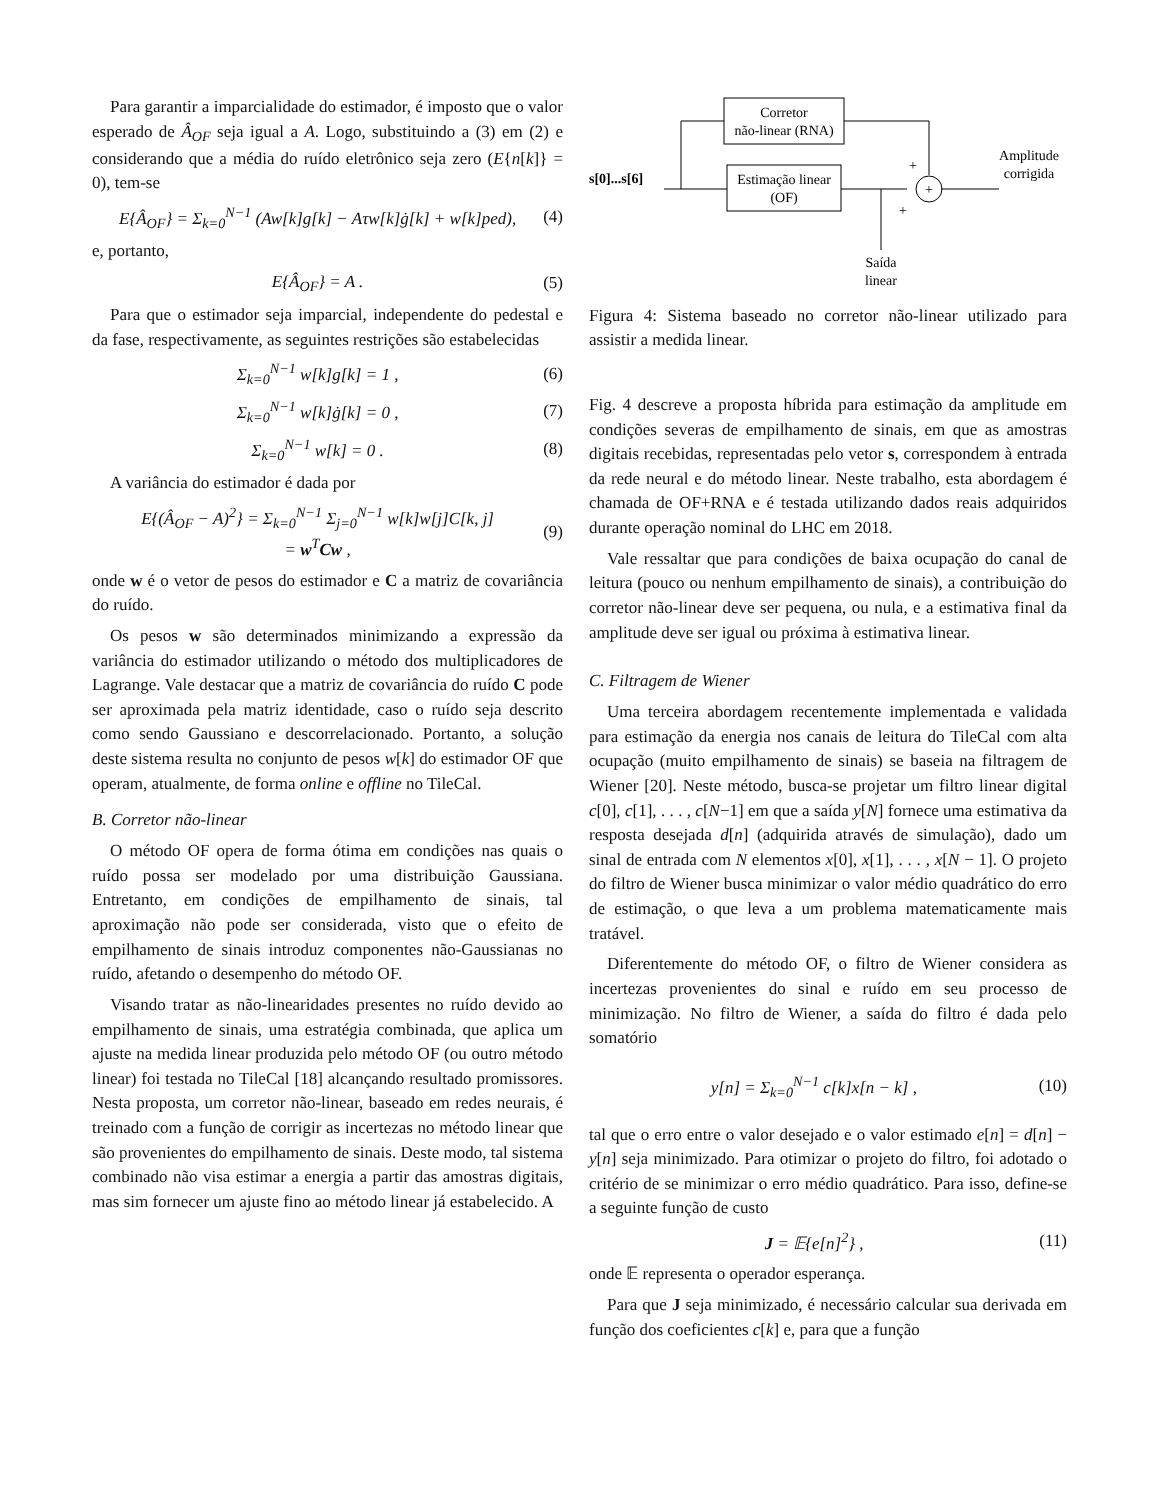Para garantir a imparcialidade do estimador, é imposto que o valor esperado de Â<sub>OF</sub> seja igual a A. Logo, substituindo a (3) em (2) e considerando que a média do ruído eletrônico seja zero (E{n[k]} = 0), tem-se
E{Â<sub>OF</sub>} = Σ<sub>k=0</sub><sup>N−1</sup> (Aw[k]g[k] − Aτw[k]ġ[k] + w[k]ped), (4)
e, portanto,
E{Â<sub>OF</sub>} = A . (5)
Para que o estimador seja imparcial, independente do pedestal e da fase, respectivamente, as seguintes restrições são estabelecidas
Σ<sub>k=0</sub><sup>N−1</sup> w[k]g[k] = 1 , (6)
Σ<sub>k=0</sub><sup>N−1</sup> w[k]ġ[k] = 0 , (7)
Σ<sub>k=0</sub><sup>N−1</sup> w[k] = 0 . (8)
A variância do estimador é dada por
E{(Â<sub>OF</sub> − A)<sup>2</sup>} = Σ<sub>k=0</sub><sup>N−1</sup> Σ<sub>j=0</sub><sup>N−1</sup> w[k]w[j]C[k, j]
= w<sup>T</sup>Cw , (9)
onde w é o vetor de pesos do estimador e C a matriz de covariância do ruído.
Os pesos w são determinados minimizando a expressão da variância do estimador utilizando o método dos multiplicadores de Lagrange. Vale destacar que a matriz de covariância do ruído C pode ser aproximada pela matriz identidade, caso o ruído seja descrito como sendo Gaussiano e descorrelacionado. Portanto, a solução deste sistema resulta no conjunto de pesos w[k] do estimador OF que operam, atualmente, de forma online e offline no TileCal.
B. Corretor não-linear
O método OF opera de forma ótima em condições nas quais o ruído possa ser modelado por uma distribuição Gaussiana. Entretanto, em condições de empilhamento de sinais, tal aproximação não pode ser considerada, visto que o efeito de empilhamento de sinais introduz componentes não-Gaussianas no ruído, afetando o desempenho do método OF.
Visando tratar as não-linearidades presentes no ruído devido ao empilhamento de sinais, uma estratégia combinada, que aplica um ajuste na medida linear produzida pelo método OF (ou outro método linear) foi testada no TileCal [18] alcançando resultado promissores. Nesta proposta, um corretor não-linear, baseado em redes neurais, é treinado com a função de corrigir as incertezas no método linear que são provenientes do empilhamento de sinais. Deste modo, tal sistema combinado não visa estimar a energia a partir das amostras digitais, mas sim fornecer um ajuste fino ao método linear já estabelecido. A
Corretor
não-linear (RNA)
Estimação linear
(OF)
s[0]...s[6]
+
+
+
Amplitude
corrigida
Saída
linear
Figura 4: Sistema baseado no corretor não-linear utilizado para assistir a medida linear.
Fig. 4 descreve a proposta híbrida para estimação da amplitude em condições severas de empilhamento de sinais, em que as amostras digitais recebidas, representadas pelo vetor s, correspondem à entrada da rede neural e do método linear. Neste trabalho, esta abordagem é chamada de OF+RNA e é testada utilizando dados reais adquiridos durante operação nominal do LHC em 2018.
Vale ressaltar que para condições de baixa ocupação do canal de leitura (pouco ou nenhum empilhamento de sinais), a contribuição do corretor não-linear deve ser pequena, ou nula, e a estimativa final da amplitude deve ser igual ou próxima à estimativa linear.
C. Filtragem de Wiener
Uma terceira abordagem recentemente implementada e validada para estimação da energia nos canais de leitura do TileCal com alta ocupação (muito empilhamento de sinais) se baseia na filtragem de Wiener [20]. Neste método, busca-se projetar um filtro linear digital c[0], c[1], . . . , c[N−1] em que a saída y[N] fornece uma estimativa da resposta desejada d[n] (adquirida através de simulação), dado um sinal de entrada com N elementos x[0], x[1], . . . , x[N − 1]. O projeto do filtro de Wiener busca minimizar o valor médio quadrático do erro de estimação, o que leva a um problema matematicamente mais tratável.
Diferentemente do método OF, o filtro de Wiener considera as incertezas provenientes do sinal e ruído em seu processo de minimização. No filtro de Wiener, a saída do filtro é dada pelo somatório
y[n] = Σ<sub>k=0</sub><sup>N−1</sup> c[k]x[n − k] , (10)
tal que o erro entre o valor desejado e o valor estimado e[n] = d[n] − y[n] seja minimizado. Para otimizar o projeto do filtro, foi adotado o critério de se minimizar o erro médio quadrático. Para isso, define-se a seguinte função de custo
J = 𝔼{e[n]<sup>2</sup>} , (11)
onde 𝔼 representa o operador esperança.
Para que J seja minimizado, é necessário calcular sua derivada em função dos coeficientes c[k] e, para que a função